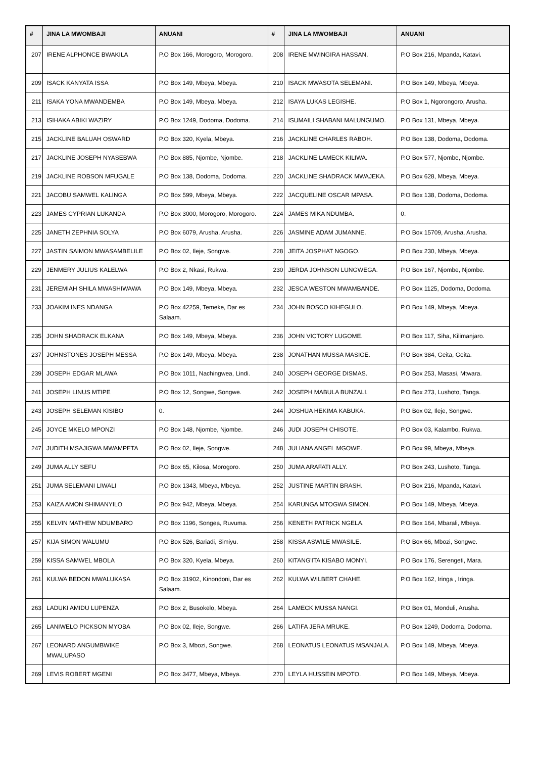| # | JINA LA MWOMBAJI | ANUANI | # | JINA LA MWOMBAJI | ANUANI |
| --- | --- | --- | --- | --- | --- |
| 207 | IRENE ALPHONCE BWAKILA | P.O Box 166, Morogoro, Morogoro. | 208 | IRENE MWINGIRA HASSAN. | P.O Box 216, Mpanda, Katavi. |
| 209 | ISACK KANYATA ISSA | P.O Box 149, Mbeya, Mbeya. | 210 | ISACK MWASOTA SELEMANI. | P.O Box 149, Mbeya, Mbeya. |
| 211 | ISAKA YONA MWANDEMBA | P.O Box 149, Mbeya, Mbeya. | 212 | ISAYA LUKAS LEGISHE. | P.O Box 1, Ngorongoro, Arusha. |
| 213 | ISIHAKA ABIKI WAZIRY | P.O Box 1249, Dodoma, Dodoma. | 214 | ISUMAILI SHABANI MALUNGUMO. | P.O Box 131, Mbeya, Mbeya. |
| 215 | JACKLINE BALUAH OSWARD | P.O Box 320, Kyela, Mbeya. | 216 | JACKLINE CHARLES RABOH. | P.O Box 138, Dodoma, Dodoma. |
| 217 | JACKLINE JOSEPH NYASEBWA | P.O Box 885, Njombe, Njombe. | 218 | JACKLINE LAMECK KILIWA. | P.O Box 577, Njombe, Njombe. |
| 219 | JACKLINE ROBSON MFUGALE | P.O Box 138, Dodoma, Dodoma. | 220 | JACKLINE SHADRACK MWAJEKA. | P.O Box 628, Mbeya, Mbeya. |
| 221 | JACOBU SAMWEL KALINGA | P.O Box 599, Mbeya, Mbeya. | 222 | JACQUELINE OSCAR MPASA. | P.O Box 138, Dodoma, Dodoma. |
| 223 | JAMES CYPRIAN LUKANDA | P.O Box 3000, Morogoro, Morogoro. | 224 | JAMES MIKA NDUMBA. | 0. |
| 225 | JANETH ZEPHNIA SOLYA | P.O Box 6079, Arusha, Arusha. | 226 | JASMINE ADAM JUMANNE. | P.O Box 15709, Arusha, Arusha. |
| 227 | JASTIN SAIMON MWASAMBELILE | P.O Box 02, Ileje, Songwe. | 228 | JEITA JOSPHAT NGOGO. | P.O Box 230, Mbeya, Mbeya. |
| 229 | JENMERY JULIUS KALELWA | P.O Box 2, Nkasi, Rukwa. | 230 | JERDA JOHNSON LUNGWEGA. | P.O Box 167, Njombe, Njombe. |
| 231 | JEREMIAH SHILA MWASHIWAWA | P.O Box 149, Mbeya, Mbeya. | 232 | JESCA WESTON MWAMBANDE. | P.O Box 1125, Dodoma, Dodoma. |
| 233 | JOAKIM INES NDANGA | P.O Box 42259, Temeke, Dar es Salaam. | 234 | JOHN BOSCO KIHEGULO. | P.O Box 149, Mbeya, Mbeya. |
| 235 | JOHN SHADRACK ELKANA | P.O Box 149, Mbeya, Mbeya. | 236 | JOHN VICTORY LUGOME. | P.O Box 117, Siha, Kilimanjaro. |
| 237 | JOHNSTONES JOSEPH MESSA | P.O Box 149, Mbeya, Mbeya. | 238 | JONATHAN MUSSA MASIGE. | P.O Box 384, Geita, Geita. |
| 239 | JOSEPH EDGAR MLAWA | P.O Box 1011, Nachingwea, Lindi. | 240 | JOSEPH GEORGE DISMAS. | P.O Box 253, Masasi, Mtwara. |
| 241 | JOSEPH LINUS MTIPE | P.O Box 12, Songwe, Songwe. | 242 | JOSEPH MABULA BUNZALI. | P.O Box 273, Lushoto, Tanga. |
| 243 | JOSEPH SELEMAN KISIBO | 0. | 244 | JOSHUA HEKIMA KABUKA. | P.O Box 02, Ileje, Songwe. |
| 245 | JOYCE MKELO MPONZI | P.O Box 148, Njombe, Njombe. | 246 | JUDI JOSEPH CHISOTE. | P.O Box 03, Kalambo, Rukwa. |
| 247 | JUDITH MSAJIGWA MWAMPETA | P.O Box 02, Ileje, Songwe. | 248 | JULIANA ANGEL MGOWE. | P.O Box 99, Mbeya, Mbeya. |
| 249 | JUMA ALLY SEFU | P.O Box 65, Kilosa, Morogoro. | 250 | JUMA ARAFATI ALLY. | P.O Box 243, Lushoto, Tanga. |
| 251 | JUMA SELEMANI LIWALI | P.O Box 1343, Mbeya, Mbeya. | 252 | JUSTINE MARTIN BRASH. | P.O Box 216, Mpanda, Katavi. |
| 253 | KAIZA AMON SHIMANYILO | P.O Box 942, Mbeya, Mbeya. | 254 | KARUNGA MTOGWA SIMON. | P.O Box 149, Mbeya, Mbeya. |
| 255 | KELVIN MATHEW NDUMBARO | P.O Box 1196, Songea, Ruvuma. | 256 | KENETH PATRICK NGELA. | P.O Box 164, Mbarali, Mbeya. |
| 257 | KIJA SIMON WALUMU | P.O Box 526, Bariadi, Simiyu. | 258 | KISSA ASWILE MWASILE. | P.O Box 66, Mbozi, Songwe. |
| 259 | KISSA SAMWEL MBOLA | P.O Box 320, Kyela, Mbeya. | 260 | KITANG'ITA KISABO MONYI. | P.O Box 176, Serengeti, Mara. |
| 261 | KULWA BEDON MWALUKASA | P.O Box 31902, Kinondoni, Dar es Salaam. | 262 | KULWA WILBERT CHAHE. | P.O Box 162, Iringa , Iringa. |
| 263 | LADUKI AMIDU LUPENZA | P.O Box 2, Busokelo, Mbeya. | 264 | LAMECK MUSSA NANGI. | P.O Box 01, Monduli, Arusha. |
| 265 | LANIWELO PICKSON MYOBA | P.O Box 02, Ileje, Songwe. | 266 | LATIFA JERA MRUKE. | P.O Box 1249, Dodoma, Dodoma. |
| 267 | LEONARD ANGUMBWIKE MWALUPASO | P.O Box 3, Mbozi, Songwe. | 268 | LEONATUS LEONATUS MSANJALA. | P.O Box 149, Mbeya, Mbeya. |
| 269 | LEVIS ROBERT MGENI | P.O Box 3477, Mbeya, Mbeya. | 270 | LEYLA HUSSEIN MPOTO. | P.O Box 149, Mbeya, Mbeya. |